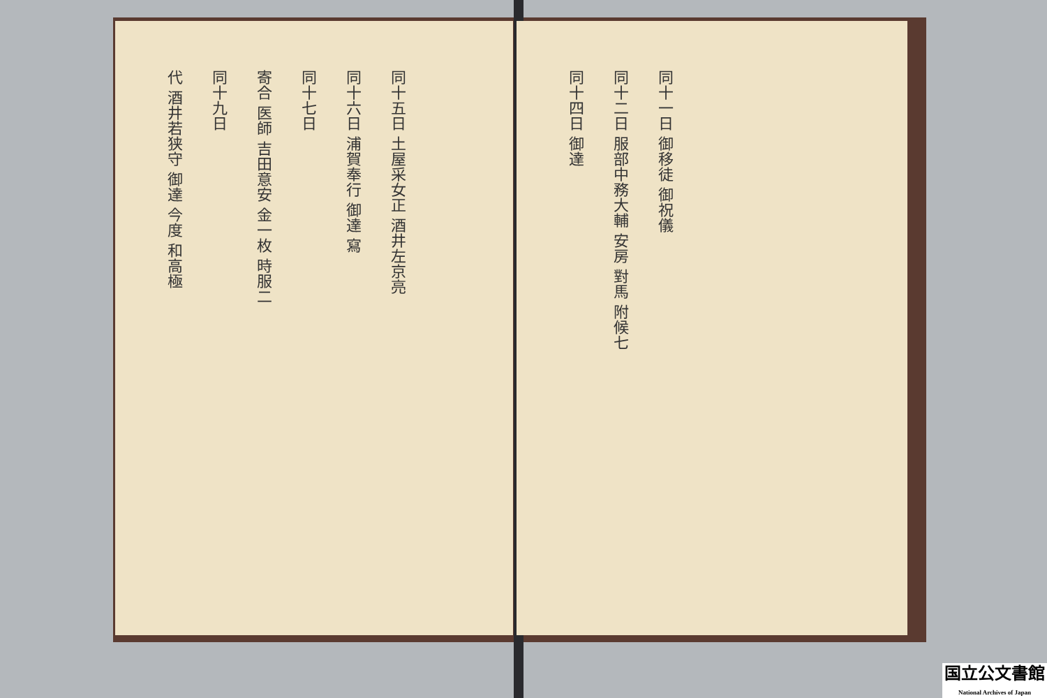同十一日 御移徒 御祝儀
同十二日 服部中務大輔 安房 對馬 附候七
同十四日 御達
同十五日 土屋采女正 酒井左京亮
同十六日 浦賀奉行 御達 寫
同十七日
寄合 医師 吉田意安 金一枚 時服二
同十九日
代 酒井若狭守 御達 今度 和高極
国立公文書館
National Archives of Japan